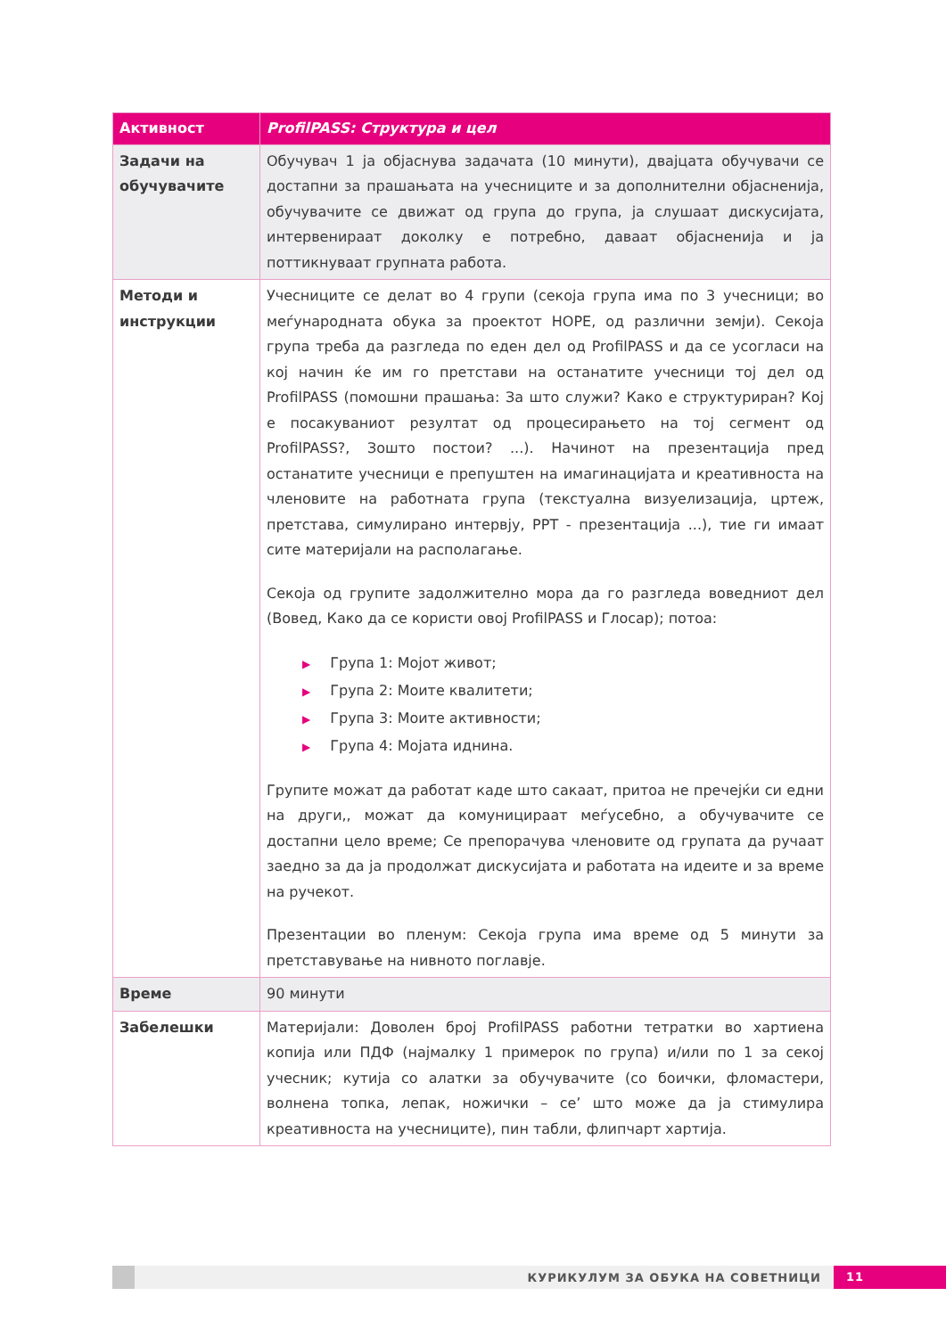| Активност | ProfilPASS: Структура и цел |
| --- | --- |
| Задачи на обучувачите | Обучувач 1 ја објаснува задачата (10 минути), двајцата обучувачи се достапни за прашањата на учесниците и за дополнителни објаснениja, обучувачите се движат од група до група, ја слушаат дискусијата, интервенираат доколку е потребно, даваат објасненија и ја поттикнуваат групната работа. |
| Методи и инструкции | Учесниците се делат во 4 групи (секоја група има по 3 учесници; во меѓународната обука за проектот HOPE, од различни земји). Секоја група треба да разгледа по еден дел од ProfilPASS и да се усогласи на кој начин ќе им го претстави на останатите учесници тој дел од ProfilPASS (помошни прашања: За што служи? Како е структуриран? Кој е посакуваниот резултат од процесирањето на тој сегмент од ProfilPASS?, Зошто постои? ...). Начинот на презентација пред останатите учесници е препуштен на имагинацијата и креативноста на членовите на работната група (текстуална визуелизација, цртеж, претстава, симулирано интервју, PPT - презентација ...), тие ги имаат сите материјали на располагање. Секоја од групите задолжително мора да го разгледа воведниот дел (Вовед, Како да се користи овој ProfilPASS и Глосар); потоа: ▶ Група 1: Мојот живот; ▶ Група 2: Моите квалитети; ▶ Група 3: Моите активности; ▶ Група 4: Мојата иднина. Групите можат да работат каде што сакаат, притоа не пречејќи си едни на други,, можат да комуницираат меѓусебно, а обучувачите се достапни цело време; Се препорачува членовите од групата да ручаат заедно за да ја продолжат дискусијата и работата на идеите и за време на ручекот. Презентации во пленум: Секоја група има време од 5 минути за претставување на нивното поглавје. |
| Време | 90 минути |
| Забелешки | Материјали: Доволен број ProfilPASS работни тетратки во хартиена копија или ПДФ (најмалку 1 примерок по група) и/или по 1 за секој учесник; кутија со алатки за обучувачите (со боички, фломастери, волнена топка, лепак, ножички – се’ што може да ја стимулира креативноста на учесниците), пин табли, флипчарт хартија. |
КУРИКУЛУМ ЗА ОБУКА НА СОВЕТНИЦИ
11